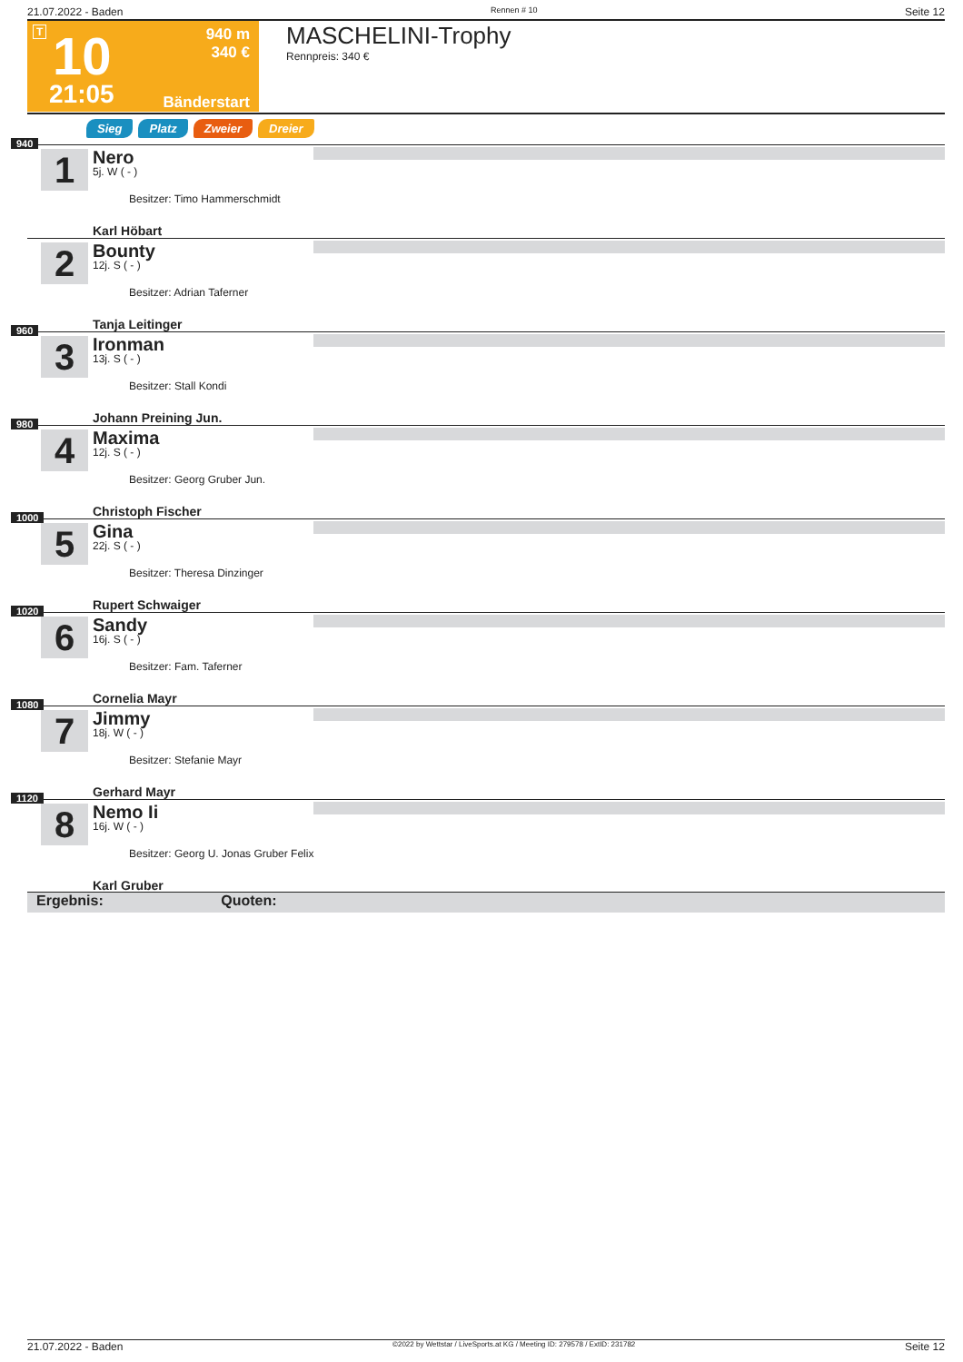21.07.2022 - Baden Rennen # 10 Seite 12
T 10
21:05
940 m
340 €
Bänderstart
MASCHELINI-Trophy
Rennpreis: 340 €
Sieg Platz Zweier Dreier
940
1 Nero
5j. W ( - )
Besitzer: Timo Hammerschmidt
Karl Höbart
2 Bounty
12j. S ( - )
Besitzer: Adrian Taferner
Tanja Leitinger
960
3 Ironman
13j. S ( - )
Besitzer: Stall Kondi
Johann Preining Jun.
980
4 Maxima
12j. S ( - )
Besitzer: Georg Gruber Jun.
Christoph Fischer
1000
5 Gina
22j. S ( - )
Besitzer: Theresa Dinzinger
Rupert Schwaiger
1020
6 Sandy
16j. S ( - )
Besitzer: Fam. Taferner
Cornelia Mayr
1080
7 Jimmy
18j. W ( - )
Besitzer: Stefanie Mayr
Gerhard Mayr
1120
8 Nemo Ii
16j. W ( - )
Besitzer: Georg U. Jonas Gruber Felix
Karl Gruber
Ergebnis: Quoten:
21.07.2022 - Baden ©2022 by Wettstar / LiveSports.at KG / Meeting ID: 279578 / ExtID: 231782 Seite 12